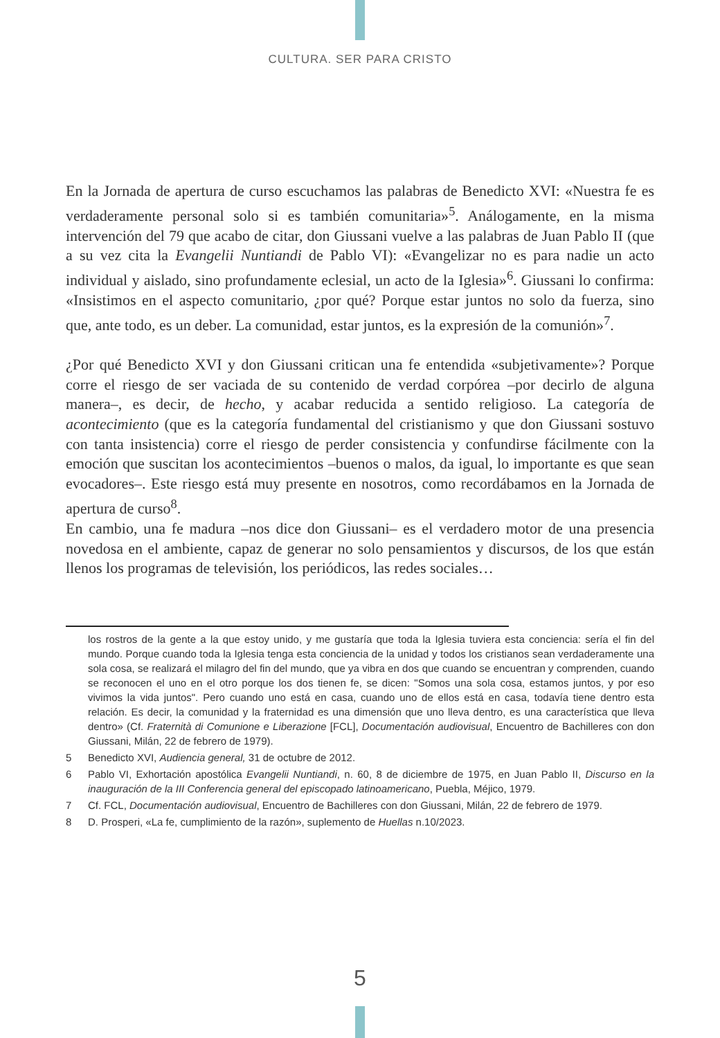CULTURA. SER PARA CRISTO
En la Jornada de apertura de curso escuchamos las palabras de Benedicto XVI: «Nuestra fe es verdaderamente personal solo si es también comunitaria»<sup>5</sup>. Análogamente, en la misma intervención del 79 que acabo de citar, don Giussani vuelve a las palabras de Juan Pablo II (que a su vez cita la Evangelii Nuntiandi de Pablo VI): «Evangelizar no es para nadie un acto individual y aislado, sino profundamente eclesial, un acto de la Iglesia»<sup>6</sup>. Giussani lo confirma: «Insistimos en el aspecto comunitario, ¿por qué? Porque estar juntos no solo da fuerza, sino que, ante todo, es un deber. La comunidad, estar juntos, es la expresión de la comunión»<sup>7</sup>.
¿Por qué Benedicto XVI y don Giussani critican una fe entendida «subjetivamente»? Porque corre el riesgo de ser vaciada de su contenido de verdad corpórea –por decirlo de alguna manera–, es decir, de hecho, y acabar reducida a sentido religioso. La categoría de acontecimiento (que es la categoría fundamental del cristianismo y que don Giussani sostuvo con tanta insistencia) corre el riesgo de perder consistencia y confundirse fácilmente con la emoción que suscitan los acontecimientos –buenos o malos, da igual, lo importante es que sean evocadores–. Este riesgo está muy presente en nosotros, como recordábamos en la Jornada de apertura de curso<sup>8</sup>.
En cambio, una fe madura –nos dice don Giussani– es el verdadero motor de una presencia novedosa en el ambiente, capaz de generar no solo pensamientos y discursos, de los que están llenos los programas de televisión, los periódicos, las redes sociales…
los rostros de la gente a la que estoy unido, y me gustaría que toda la Iglesia tuviera esta conciencia: sería el fin del mundo. Porque cuando toda la Iglesia tenga esta conciencia de la unidad y todos los cristianos sean verdaderamente una sola cosa, se realizará el milagro del fin del mundo, que ya vibra en dos que cuando se encuentran y comprenden, cuando se reconocen el uno en el otro porque los dos tienen fe, se dicen: "Somos una sola cosa, estamos juntos, y por eso vivimos la vida juntos". Pero cuando uno está en casa, cuando uno de ellos está en casa, todavía tiene dentro esta relación. Es decir, la comunidad y la fraternidad es una dimensión que uno lleva dentro, es una característica que lleva dentro» (Cf. Fraternità di Comunione e Liberazione [FCL], Documentación audiovisual, Encuentro de Bachilleres con don Giussani, Milán, 22 de febrero de 1979).
5 Benedicto XVI, Audiencia general, 31 de octubre de 2012.
6 Pablo VI, Exhortación apostólica Evangelii Nuntiandi, n. 60, 8 de diciembre de 1975, en Juan Pablo II, Discurso en la inauguración de la III Conferencia general del episcopado latinoamericano, Puebla, Méjico, 1979.
7 Cf. FCL, Documentación audiovisual, Encuentro de Bachilleres con don Giussani, Milán, 22 de febrero de 1979.
8 D. Prosperi, «La fe, cumplimiento de la razón», suplemento de Huellas n.10/2023.
5